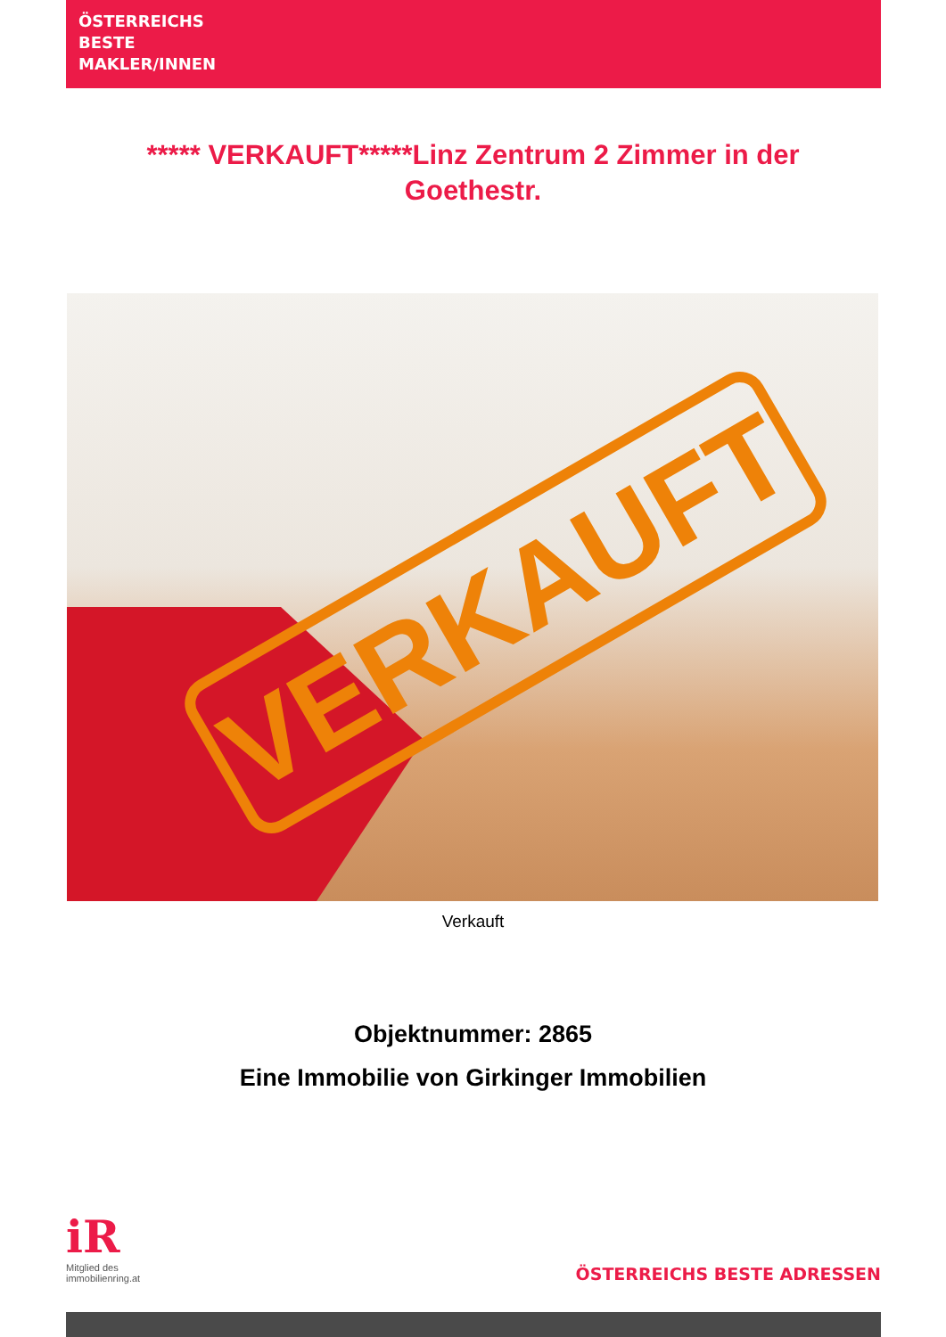ÖSTERREICHS
BESTE
MAKLER/INNEN
***** VERKAUFT*****Linz Zentrum 2 Zimmer in der Goethestr.
VERKAUFT
Verkauft
Objektnummer: 2865
Eine Immobilie von Girkinger Immobilien
iR
Mitglied des
immobilienring.at
ÖSTERREICHS BESTE ADRESSEN